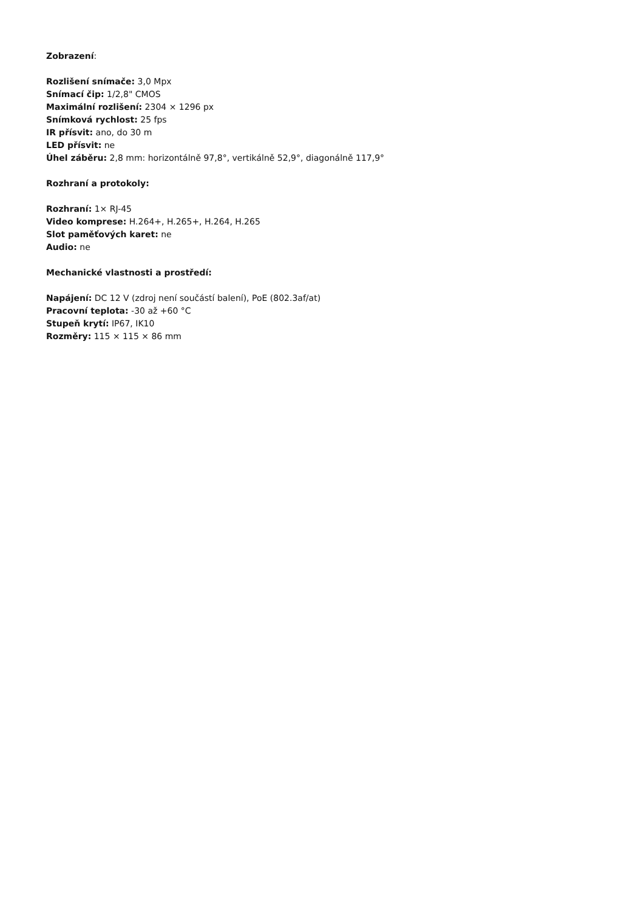Zobrazení:
Rozlišení snímače: 3,0 Mpx
Snímací čip: 1/2,8" CMOS
Maximální rozlišení: 2304 × 1296 px
Snímková rychlost: 25 fps
IR přísvit: ano, do 30 m
LED přísvit: ne
Úhel záběru: 2,8 mm: horizontálně 97,8°, vertikálně 52,9°, diagonálně 117,9°
Rozhraní a protokoly:
Rozhraní: 1× RJ-45
Video komprese: H.264+, H.265+, H.264, H.265
Slot paměťových karet: ne
Audio: ne
Mechanické vlastnosti a prostředí:
Napájení: DC 12 V (zdroj není součástí balení), PoE (802.3af/at)
Pracovní teplota: -30 až +60 °C
Stupeň krytí: IP67, IK10
Rozměry: 115 × 115 × 86 mm